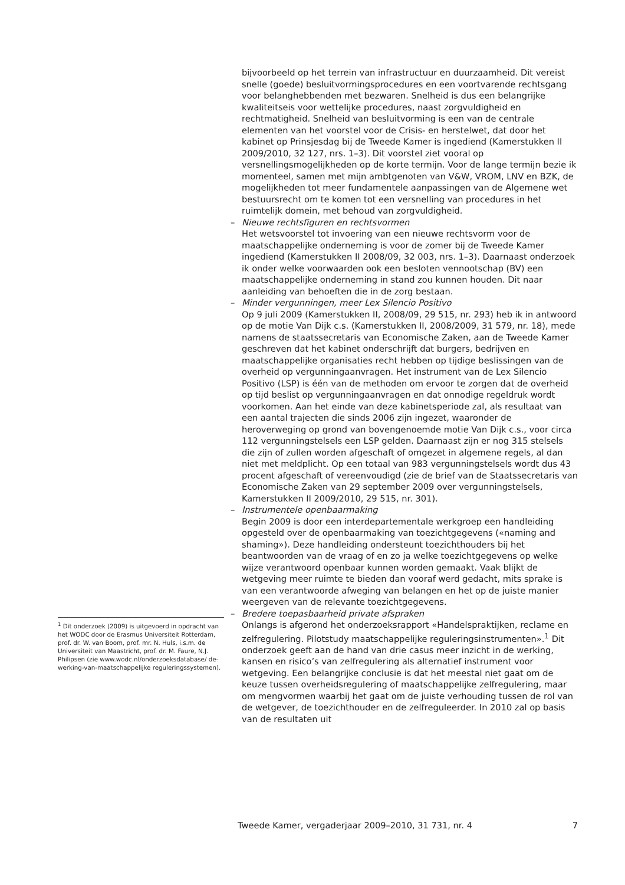bijvoorbeeld op het terrein van infrastructuur en duurzaamheid. Dit vereist snelle (goede) besluitvormingsprocedures en een voortvarende rechtsgang voor belanghebbenden met bezwaren. Snelheid is dus een belangrijke kwaliteitseis voor wettelijke procedures, naast zorgvuldigheid en rechtmatigheid. Snelheid van besluitvorming is een van de centrale elementen van het voorstel voor de Crisis- en herstelwet, dat door het kabinet op Prinsjesdag bij de Tweede Kamer is ingediend (Kamerstukken II 2009/2010, 32 127, nrs. 1–3). Dit voorstel ziet vooral op versnellingsmogelijkheden op de korte termijn. Voor de lange termijn bezie ik momenteel, samen met mijn ambtgenoten van V&W, VROM, LNV en BZK, de mogelijkheden tot meer fundamentele aanpassingen van de Algemene wet bestuursrecht om te komen tot een versnelling van procedures in het ruimtelijk domein, met behoud van zorgvuldigheid.
– Nieuwe rechtsfiguren en rechtsvormen
Het wetsvoorstel tot invoering van een nieuwe rechtsvorm voor de maatschappelijke onderneming is voor de zomer bij de Tweede Kamer ingediend (Kamerstukken II 2008/09, 32 003, nrs. 1–3). Daarnaast onderzoek ik onder welke voorwaarden ook een besloten vennootschap (BV) een maatschappelijke onderneming in stand zou kunnen houden. Dit naar aanleiding van behoeften die in de zorg bestaan.
– Minder vergunningen, meer Lex Silencio Positivo
Op 9 juli 2009 (Kamerstukken II, 2008/09, 29 515, nr. 293) heb ik in antwoord op de motie Van Dijk c.s. (Kamerstukken II, 2008/2009, 31 579, nr. 18), mede namens de staatssecretaris van Economische Zaken, aan de Tweede Kamer geschreven dat het kabinet onderschrijft dat burgers, bedrijven en maatschappelijke organisaties recht hebben op tijdige beslissingen van de overheid op vergunningaanvragen. Het instrument van de Lex Silencio Positivo (LSP) is één van de methoden om ervoor te zorgen dat de overheid op tijd beslist op vergunningaanvragen en dat onnodige regeldruk wordt voorkomen. Aan het einde van deze kabinetsperiode zal, als resultaat van een aantal trajecten die sinds 2006 zijn ingezet, waaronder de heroverweging op grond van bovengenoemde motie Van Dijk c.s., voor circa 112 vergunningstelsels een LSP gelden. Daarnaast zijn er nog 315 stelsels die zijn of zullen worden afgeschaft of omgezet in algemene regels, al dan niet met meldplicht. Op een totaal van 983 vergunningstelsels wordt dus 43 procent afgeschaft of vereenvoudigd (zie de brief van de Staatssecretaris van Economische Zaken van 29 september 2009 over vergunningstelsels, Kamerstukken II 2009/2010, 29 515, nr. 301).
– Instrumentele openbaarmaking
Begin 2009 is door een interdepartementale werkgroep een handleiding opgesteld over de openbaarmaking van toezichtgegevens («naming and shaming»). Deze handleiding ondersteunt toezichthouders bij het beantwoorden van de vraag of en zo ja welke toezichtgegevens op welke wijze verantwoord openbaar kunnen worden gemaakt. Vaak blijkt de wetgeving meer ruimte te bieden dan vooraf werd gedacht, mits sprake is van een verantwoorde afweging van belangen en het op de juiste manier weergeven van de relevante toezichtgegevens.
– Bredere toepasbaarheid private afspraken
Onlangs is afgerond het onderzoeksrapport «Handelspraktijken, reclame en zelfregulering. Pilotstudy maatschappelijke reguleringsinstrumenten».<sup>1</sup> Dit onderzoek geeft aan de hand van drie casus meer inzicht in de werking, kansen en risico’s van zelfregulering als alternatief instrument voor wetgeving. Een belangrijke conclusie is dat het meestal niet gaat om de keuze tussen overheidsregulering of maatschappelijke zelfregulering, maar om mengvormen waarbij het gaat om de juiste verhouding tussen de rol van de wetgever, de toezichthouder en de zelfreguleerder. In 2010 zal op basis van de resultaten uit
<sup>1</sup> Dit onderzoek (2009) is uitgevoerd in opdracht van het WODC door de Erasmus Universiteit Rotterdam, prof. dr. W. van Boom, prof. mr. N. Huls, i.s.m. de Universiteit van Maastricht, prof. dr. M. Faure, N.J. Philipsen (zie www.wodc.nl/onderzoeksdatabase/ de-werking-van-maatschappelijke reguleringssystemen).
Tweede Kamer, vergaderjaar 2009–2010, 31 731, nr. 4 7